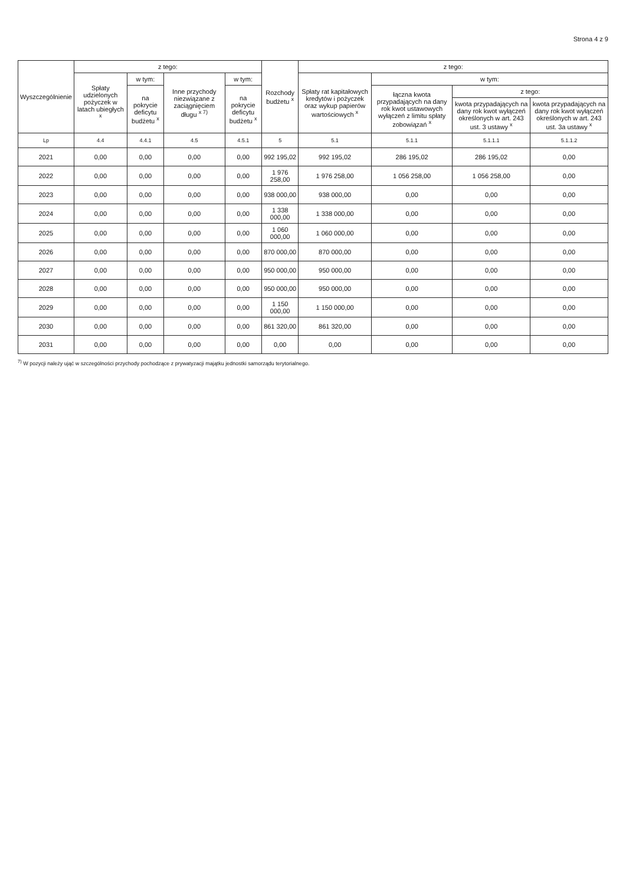Strona 4 z 9
| Wyszczególnienie | z tego: | | | | Rozchody budżetu <sup>x</sup> | z tego: | | | |
| --- | --- | --- | --- | --- | --- | --- | --- | --- | --- |
| | Spłaty udzielonych pożyczek w latach ubiegłych <sup>x</sup> | w tym: | Inne przychody niezwiązane z zaciągnięciem długu <sup>x 7)</sup> | w tym: | | Spłaty rat kapitałowych kredytów i pożyczek oraz wykup papierów wartościowych <sup>x</sup> | w tym: | | |
| | | na pokrycie deficytu budżetu <sup>x</sup> | | na pokrycie deficytu budżetu <sup>x</sup> | | | łączna kwota przypadających na dany rok kwot ustawowych wyłączeń z limitu spłaty zobowiązań <sup>x</sup> | z tego: | |
| | | | | | | | | kwota przypadających na dany rok kwot wyłączeń określonych w art. 243 ust. 3 ustawy <sup>x</sup> | kwota przypadających na dany rok kwot wyłączeń określonych w art. 243 ust. 3a ustawy <sup>x</sup> |
| Lp | 4.4 | 4.4.1 | 4.5 | 4.5.1 | 5 | 5.1 | 5.1.1 | 5.1.1.1 | 5.1.1.2 |
| 2021 | 0,00 | 0,00 | 0,00 | 0,00 | 992 195,02 | 992 195,02 | 286 195,02 | 286 195,02 | 0,00 |
| 2022 | 0,00 | 0,00 | 0,00 | 0,00 | 1 976 258,00 | 1 976 258,00 | 1 056 258,00 | 1 056 258,00 | 0,00 |
| 2023 | 0,00 | 0,00 | 0,00 | 0,00 | 938 000,00 | 938 000,00 | 0,00 | 0,00 | 0,00 |
| 2024 | 0,00 | 0,00 | 0,00 | 0,00 | 1 338 000,00 | 1 338 000,00 | 0,00 | 0,00 | 0,00 |
| 2025 | 0,00 | 0,00 | 0,00 | 0,00 | 1 060 000,00 | 1 060 000,00 | 0,00 | 0,00 | 0,00 |
| 2026 | 0,00 | 0,00 | 0,00 | 0,00 | 870 000,00 | 870 000,00 | 0,00 | 0,00 | 0,00 |
| 2027 | 0,00 | 0,00 | 0,00 | 0,00 | 950 000,00 | 950 000,00 | 0,00 | 0,00 | 0,00 |
| 2028 | 0,00 | 0,00 | 0,00 | 0,00 | 950 000,00 | 950 000,00 | 0,00 | 0,00 | 0,00 |
| 2029 | 0,00 | 0,00 | 0,00 | 0,00 | 1 150 000,00 | 1 150 000,00 | 0,00 | 0,00 | 0,00 |
| 2030 | 0,00 | 0,00 | 0,00 | 0,00 | 861 320,00 | 861 320,00 | 0,00 | 0,00 | 0,00 |
| 2031 | 0,00 | 0,00 | 0,00 | 0,00 | 0,00 | 0,00 | 0,00 | 0,00 | 0,00 |
<sup>7)</sup> W pozycji należy ująć w szczególności przychody pochodzące z prywatyzacji majątku jednostki samorządu terytorialnego.